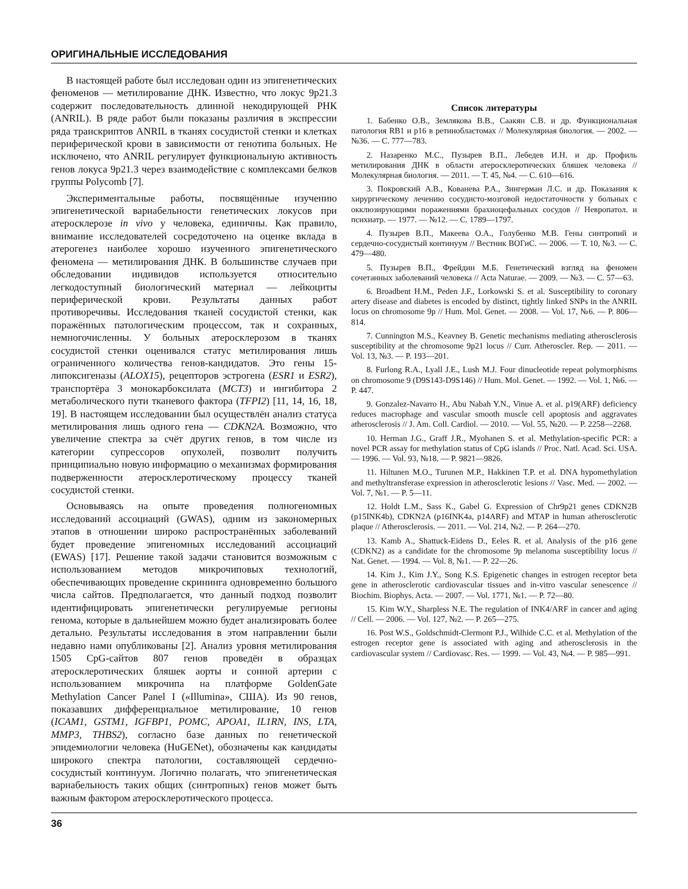ОРИГИНАЛЬНЫЕ ИССЛЕДОВАНИЯ
В настоящей работе был исследован один из эпигенетических феноменов — метилирование ДНК. Известно, что локус 9p21.3 содержит последовательность длинной некодирующей РНК (ANRIL). В ряде работ были показаны различия в экспрессии ряда транскриптов ANRIL в тканях сосудистой стенки и клетках периферической крови в зависимости от генотипа больных. Не исключено, что ANRIL регулирует функциональную активность генов локуса 9p21.3 через взаимодействие с комплексами белков группы Polycomb [7].
Экспериментальные работы, посвящённые изучению эпигенетической вариабельности генетических локусов при атеросклерозе in vivo у человека, единичны. Как правило, внимание исследователей сосредоточено на оценке вклада в атерогенез наиболее хорошо изученного эпигенетического феномена — метилирования ДНК. В большинстве случаев при обследовании индивидов используется относительно легкодоступный биологический материал — лейкоциты периферической крови. Результаты данных работ противоречивы. Исследования тканей сосудистой стенки, как поражённых патологическим процессом, так и сохранных, немногочисленны. У больных атеросклерозом в тканях сосудистой стенки оценивался статус метилирования лишь ограниченного количества генов-кандидатов. Это гены 15-липоксигеназы (ALOX15), рецепторов эстрогена (ESR1 и ESR2), транспортёра 3 монокарбоксилата (MCT3) и ингибитора 2 метаболического пути тканевого фактора (TFPI2) [11, 14, 16, 18, 19]. В настоящем исследовании был осуществлён анализ статуса метилирования лишь одного гена — CDKN2A. Возможно, что увеличение спектра за счёт других генов, в том числе из категории супрессоров опухолей, позволит получить принципиально новую информацию о механизмах формирования подверженности атеросклеротическому процессу тканей сосудистой стенки.
Основываясь на опыте проведения полногеномных исследований ассоциаций (GWAS), одним из закономерных этапов в отношении широко распространённых заболеваний будет проведение эпигеномных исследований ассоциаций (EWAS) [17]. Решение такой задачи становится возможным с использованием методов микрочиповых технологий, обеспечивающих проведение скрининга одновременно большого числа сайтов. Предполагается, что данный подход позволит идентифицировать эпигенетически регулируемые регионы генома, которые в дальнейшем можно будет анализировать более детально. Результаты исследования в этом направлении были недавно нами опубликованы [2]. Анализ уровня метилирования 1505 CpG-сайтов 807 генов проведён в образцах атеросклеротических бляшек аорты и сонной артерии с использованием микрочипа на платформе GoldenGate Methylation Cancer Panel I («Illumina», США). Из 90 генов, показавших дифференциальное метилирование, 10 генов (ICAM1, GSTM1, IGFBP1, POMC, APOA1, IL1RN, INS, LTA, MMP3, THBS2), согласно базе данных по генетической эпидемиологии человека (HuGENet), обозначены как кандидаты широкого спектра патологии, составляющей сердечно-сосудистый континуум. Логично полагать, что эпигенетическая вариабельность таких общих (синтропных) генов может быть важным фактором атеросклеротического процесса.
Список литературы
1. Бабенко О.В., Землякова В.В., Саакян С.В. и др. Функциональная патология RB1 и p16 в ретинобластомах // Молекулярная биология. — 2002. — №36. — С. 777—783.
2. Назаренко М.С., Пузырев В.П., Лебедев И.Н. и др. Профиль метилирования ДНК в области атеросклеротических бляшек человека // Молекулярная биология. — 2011. — Т. 45, №4. — С. 610—616.
3. Покровский А.В., Кованева Р.А., Зингерман Л.С. и др. Показания к хирургическому лечению сосудисто-мозговой недостаточности у больных с окклюзирующими поражениями брахиоцефальных сосудов // Невропатол. и психиатр. — 1977. — №12. — С. 1789—1797.
4. Пузырев В.П., Макеева О.А., Голубенко М.В. Гены синтропий и сердечно-сосудистый континуум // Вестник ВОГиС. — 2006. — Т. 10, №3. — С. 479—480.
5. Пузырев В.П., Фрейдин М.Б. Генетический взгляд на феномен сочетанных заболеваний человека // Acta Naturae. — 2009. — №3. — С. 57—63.
6. Broadbent H.M., Peden J.F., Lorkowski S. et al. Susceptibility to coronary artery disease and diabetes is encoded by distinct, tightly linked SNPs in the ANRIL locus on chromosome 9p // Hum. Mol. Genet. — 2008. — Vol. 17, №6. — P. 806—814.
7. Cunnington M.S., Keavney B. Genetic mechanisms mediating atherosclerosis susceptibility at the chromosome 9p21 locus // Curr. Atheroscler. Rep. — 2011. — Vol. 13, №3. — P. 193—201.
8. Furlong R.A., Lyall J.E., Lush M.J. Four dinucleotide repeat polymorphisms on chromosome 9 (D9S143-D9S146) // Hum. Mol. Genet. — 1992. — Vol. 1, №6. — P. 447.
9. Gonzalez-Navarro H., Abu Nabah Y.N., Vinue A. et al. p19(ARF) deficiency reduces macrophage and vascular smooth muscle cell apoptosis and aggravates atherosclerosis // J. Am. Coll. Cardiol. — 2010. — Vol. 55, №20. — P. 2258—2268.
10. Herman J.G., Graff J.R., Myohanen S. et al. Methylation-specific PCR: a novel PCR assay for methylation status of CpG islands // Proc. Natl. Acad. Sci. USA. — 1996. — Vol. 93, №18. — P. 9821—9826.
11. Hiltunen M.O., Turunen M.P., Hakkinen T.P. et al. DNA hypomethylation and methyltransferase expression in atherosclerotic lesions // Vasc. Med. — 2002. — Vol. 7, №1. — P. 5—11.
12. Holdt L.M., Sass K., Gabel G. Expression of Chr9p21 genes CDKN2B (p15INK4b), CDKN2A (p16INK4a, p14ARF) and MTAP in human atherosclerotic plaque // Atherosclerosis. — 2011. — Vol. 214, №2. — P. 264—270.
13. Kamb A., Shattuck-Eidens D., Eeles R. et al. Analysis of the p16 gene (CDKN2) as a candidate for the chromosome 9p melanoma susceptibility locus // Nat. Genet. — 1994. — Vol. 8, №1. — P. 22—26.
14. Kim J., Kim J.Y., Song K.S. Epigenetic changes in estrogen receptor beta gene in atherosclerotic cardiovascular tissues and in-vitro vascular senescence // Biochim. Biophys. Acta. — 2007. — Vol. 1771, №1. — P. 72—80.
15. Kim W.Y., Sharpless N.E. The regulation of INK4/ARF in cancer and aging // Cell. — 2006. — Vol. 127, №2. — P. 265—275.
16. Post W.S., Goldschmidt-Clermont P.J., Wilhide C.C. et al. Methylation of the estrogen receptor gene is associated with aging and atherosclerosis in the cardiovascular system // Cardiovasc. Res. — 1999. — Vol. 43, №4. — P. 985—991.
36